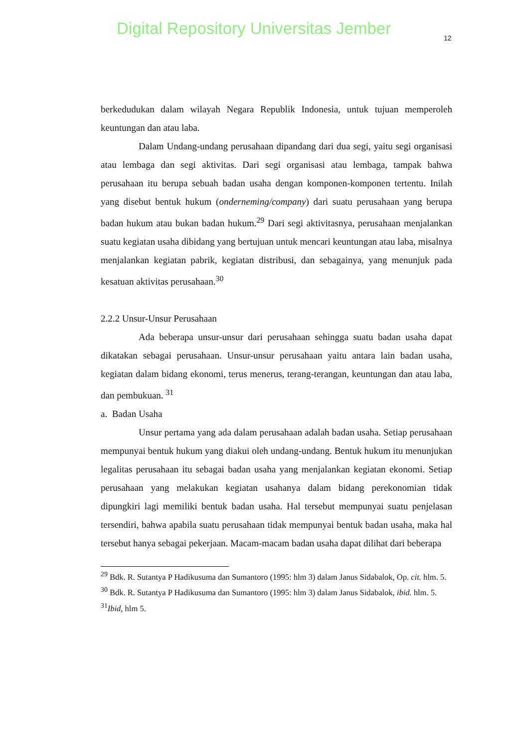Digital Repository Universitas Jember
12
berkedudukan dalam wilayah Negara Republik Indonesia, untuk tujuan memperoleh keuntungan dan atau laba.
Dalam Undang-undang perusahaan dipandang dari dua segi, yaitu segi organisasi atau lembaga dan segi aktivitas. Dari segi organisasi atau lembaga, tampak bahwa perusahaan itu berupa sebuah badan usaha dengan komponen-komponen tertentu. Inilah yang disebut bentuk hukum (onderneming/company) dari suatu perusahaan yang berupa badan hukum atau bukan badan hukum.<sup>29</sup> Dari segi aktivitasnya, perusahaan menjalankan suatu kegiatan usaha dibidang yang bertujuan untuk mencari keuntungan atau laba, misalnya menjalankan kegiatan pabrik, kegiatan distribusi, dan sebagainya, yang menunjuk pada kesatuan aktivitas perusahaan.<sup>30</sup>
2.2.2 Unsur-Unsur Perusahaan
Ada beberapa unsur-unsur dari perusahaan sehingga suatu badan usaha dapat dikatakan sebagai perusahaan. Unsur-unsur perusahaan yaitu antara lain badan usaha, kegiatan dalam bidang ekonomi, terus menerus, terang-terangan, keuntungan dan atau laba, dan pembukuan. <sup>31</sup>
a. Badan Usaha
Unsur pertama yang ada dalam perusahaan adalah badan usaha. Setiap perusahaan mempunyai bentuk hukum yang diakui oleh undang-undang. Bentuk hukum itu menunjukan legalitas perusahaan itu sebagai badan usaha yang menjalankan kegiatan ekonomi. Setiap perusahaan yang melakukan kegiatan usahanya dalam bidang perekonomian tidak dipungkiri lagi memiliki bentuk badan usaha. Hal tersebut mempunyai suatu penjelasan tersendiri, bahwa apabila suatu perusahaan tidak mempunyai bentuk badan usaha, maka hal tersebut hanya sebagai pekerjaan. Macam-macam badan usaha dapat dilihat dari beberapa
<sup>29</sup> Bdk. R. Sutantya P Hadikusuma dan Sumantoro (1995: hlm 3) dalam Janus Sidabalok, Op. cit. hlm. 5.
<sup>30</sup> Bdk. R. Sutantya P Hadikusuma dan Sumantoro (1995: hlm 3) dalam Janus Sidabalok, ibid. hlm. 5.
<sup>31</sup> Ibid, hlm 5.